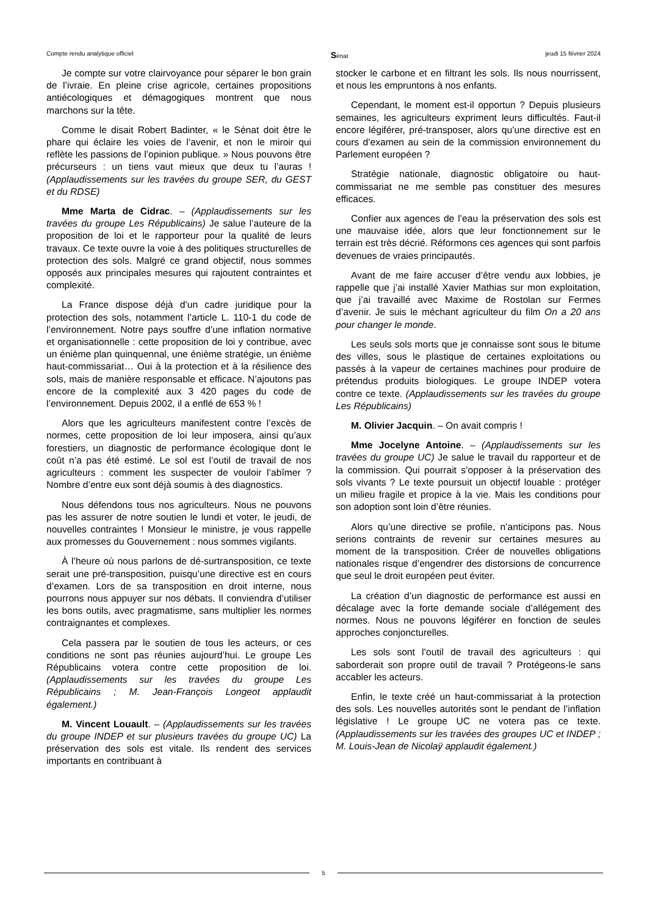Compte rendu analytique officiel Sénat jeudi 15 février 2024
Je compte sur votre clairvoyance pour séparer le bon grain de l’ivraie. En pleine crise agricole, certaines propositions antiécologiques et démagogiques montrent que nous marchons sur la tête.
Comme le disait Robert Badinter, « le Sénat doit être le phare qui éclaire les voies de l’avenir, et non le miroir qui reflète les passions de l’opinion publique. » Nous pouvons être précurseurs : un tiens vaut mieux que deux tu l’auras ! (Applaudissements sur les travées du groupe SER, du GEST et du RDSE)
Mme Marta de Cidrac. – (Applaudissements sur les travées du groupe Les Républicains) Je salue l’auteure de la proposition de loi et le rapporteur pour la qualité de leurs travaux. Ce texte ouvre la voie à des politiques structurelles de protection des sols. Malgré ce grand objectif, nous sommes opposés aux principales mesures qui rajoutent contraintes et complexité.
La France dispose déjà d’un cadre juridique pour la protection des sols, notamment l’article L. 110-1 du code de l’environnement. Notre pays souffre d’une inflation normative et organisationnelle : cette proposition de loi y contribue, avec un énième plan quinquennal, une énième stratégie, un énième haut-commissariat… Oui à la protection et à la résilience des sols, mais de manière responsable et efficace. N’ajoutons pas encore de la complexité aux 3 420 pages du code de l’environnement. Depuis 2002, il a enflé de 653 % !
Alors que les agriculteurs manifestent contre l’excès de normes, cette proposition de loi leur imposera, ainsi qu’aux forestiers, un diagnostic de performance écologique dont le coût n’a pas été estimé. Le sol est l’outil de travail de nos agriculteurs : comment les suspecter de vouloir l’abîmer ? Nombre d’entre eux sont déjà soumis à des diagnostics.
Nous défendons tous nos agriculteurs. Nous ne pouvons pas les assurer de notre soutien le lundi et voter, le jeudi, de nouvelles contraintes ! Monsieur le ministre, je vous rappelle aux promesses du Gouvernement : nous sommes vigilants.
À l’heure où nous parlons de dé-surtransposition, ce texte serait une pré-transposition, puisqu’une directive est en cours d’examen. Lors de sa transposition en droit interne, nous pourrons nous appuyer sur nos débats. Il conviendra d’utiliser les bons outils, avec pragmatisme, sans multiplier les normes contraignantes et complexes.
Cela passera par le soutien de tous les acteurs, or ces conditions ne sont pas réunies aujourd’hui. Le groupe Les Républicains votera contre cette proposition de loi. (Applaudissements sur les travées du groupe Les Républicains ; M. Jean-François Longeot applaudit également.)
M. Vincent Louault. – (Applaudissements sur les travées du groupe INDEP et sur plusieurs travées du groupe UC) La préservation des sols est vitale. Ils rendent des services importants en contribuant à
stocker le carbone et en filtrant les sols. Ils nous nourrissent, et nous les empruntons à nos enfants.
Cependant, le moment est-il opportun ? Depuis plusieurs semaines, les agriculteurs expriment leurs difficultés. Faut-il encore légiférer, pré-transposer, alors qu’une directive est en cours d’examen au sein de la commission environnement du Parlement européen ?
Stratégie nationale, diagnostic obligatoire ou haut-commissariat ne me semble pas constituer des mesures efficaces.
Confier aux agences de l’eau la préservation des sols est une mauvaise idée, alors que leur fonctionnement sur le terrain est très décrié. Réformons ces agences qui sont parfois devenues de vraies principautés.
Avant de me faire accuser d’être vendu aux lobbies, je rappelle que j’ai installé Xavier Mathias sur mon exploitation, que j’ai travaillé avec Maxime de Rostolan sur Fermes d’avenir. Je suis le méchant agriculteur du film On a 20 ans pour changer le monde.
Les seuls sols morts que je connaisse sont sous le bitume des villes, sous le plastique de certaines exploitations ou passés à la vapeur de certaines machines pour produire de prétendus produits biologiques. Le groupe INDEP votera contre ce texte. (Applaudissements sur les travées du groupe Les Républicains)
M. Olivier Jacquin. – On avait compris !
Mme Jocelyne Antoine. – (Applaudissements sur les travées du groupe UC) Je salue le travail du rapporteur et de la commission. Qui pourrait s’opposer à la préservation des sols vivants ? Le texte poursuit un objectif louable : protéger un milieu fragile et propice à la vie. Mais les conditions pour son adoption sont loin d’être réunies.
Alors qu’une directive se profile, n’anticipons pas. Nous serions contraints de revenir sur certaines mesures au moment de la transposition. Créer de nouvelles obligations nationales risque d’engendrer des distorsions de concurrence que seul le droit européen peut éviter.
La création d’un diagnostic de performance est aussi en décalage avec la forte demande sociale d’allégement des normes. Nous ne pouvons légiférer en fonction de seules approches conjoncturelles.
Les sols sont l’outil de travail des agriculteurs : qui saborderait son propre outil de travail ? Protégeons-le sans accabler les acteurs.
Enfin, le texte créé un haut-commissariat à la protection des sols. Les nouvelles autorités sont le pendant de l’inflation législative ! Le groupe UC ne votera pas ce texte. (Applaudissements sur les travées des groupes UC et INDEP ; M. Louis-Jean de Nicolaÿ applaudit également.)
5